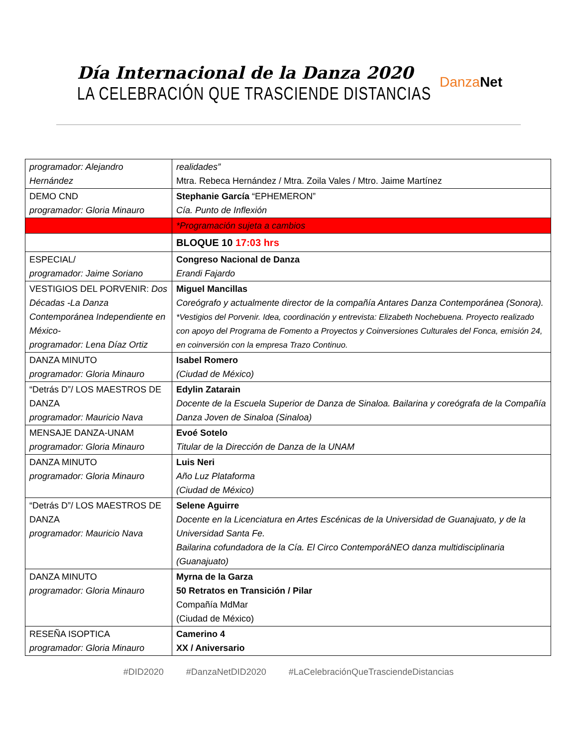Día Internacional de la Danza 2020
LA CELEBRACIÓN QUE TRASCIENDE DISTANCIAS
Danza Net
| programador: Alejandro Hernández | realidades” Mtra. Rebeca Hernández / Mtra. Zoila Vales / Mtro. Jaime Martínez |
| DEMO CND programador: Gloria Minauro | Stephanie García “EPHEMERON” Cía. Punto de Inflexión |
| | *Programación sujeta a cambios |
| | BLOQUE 10 17:03 hrs |
| ESPECIAL/ programador: Jaime Soriano | Congreso Nacional de Danza Erandi Fajardo |
| VESTIGIOS DEL PORVENIR: Dos Décadas -La Danza Contemporánea Independiente en México- programador: Lena Díaz Ortiz | Miguel Mancillas Coreógrafo y actualmente director de la compañía Antares Danza Contemporánea (Sonora). *Vestigios del Porvenir. Idea, coordinación y entrevista: Elizabeth Nochebuena. Proyecto realizado con apoyo del Programa de Fomento a Proyectos y Coinversiones Culturales del Fonca, emisión 24, en coinversión con la empresa Trazo Continuo. |
| DANZA MINUTO programador: Gloria Minauro | Isabel Romero (Ciudad de México) |
| “Detrás D”/ LOS MAESTROS DE DANZA programador: Mauricio Nava | Edylin Zatarain Docente de la Escuela Superior de Danza de Sinaloa. Bailarina y coreógrafa de la Compañía Danza Joven de Sinaloa (Sinaloa) |
| MENSAJE DANZA-UNAM programador: Gloria Minauro | Evoé Sotelo Titular de la Dirección de Danza de la UNAM |
| DANZA MINUTO programador: Gloria Minauro | Luis Neri Año Luz Plataforma (Ciudad de México) |
| “Detrás D”/ LOS MAESTROS DE DANZA programador: Mauricio Nava | Selene Aguirre Docente en la Licenciatura en Artes Escénicas de la Universidad de Guanajuato, y de la Universidad Santa Fe. Bailarina cofundadora de la Cía. El Circo ContemporáNEO danza multidisciplinaria (Guanajuato) |
| DANZA MINUTO programador: Gloria Minauro | Myrna de la Garza 50 Retratos en Transición / Pilar Compañía MdMar (Ciudad de México) |
| RESEÑA ISOPTICA programador: Gloria Minauro | Camerino 4 XX / Aniversario |
#DID2020 #DanzaNetDID2020 #LaCelebraciónQueTrasciendeDistancias